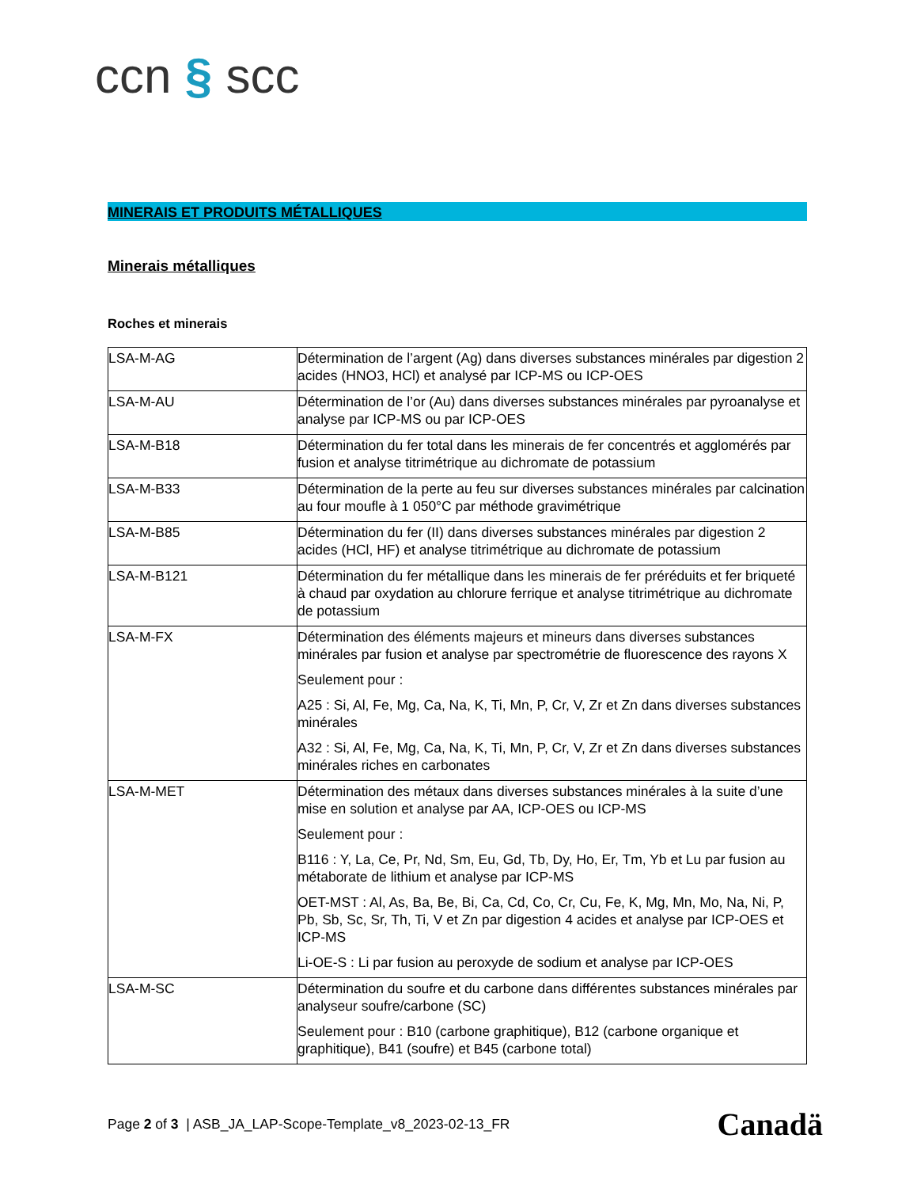ccn § scc
MINERAIS ET PRODUITS MÉTALLIQUES
Minerais métalliques
Roches et minerais
| LSA-M-AG | Détermination de l’argent (Ag) dans diverses substances minérales par digestion 2 acides (HNO3, HCl) et analysé par ICP-MS ou ICP-OES |
| LSA-M-AU | Détermination de l’or (Au) dans diverses substances minérales par pyroanalyse et analyse par ICP-MS ou par ICP-OES |
| LSA-M-B18 | Détermination du fer total dans les minerais de fer concentrés et agglomérés par fusion et analyse titrimétrique au dichromate de potassium |
| LSA-M-B33 | Détermination de la perte au feu sur diverses substances minérales par calcination au four moufle à 1 050°C par méthode gravimétrique |
| LSA-M-B85 | Détermination du fer (II) dans diverses substances minérales par digestion 2 acides (HCl, HF) et analyse titrimétrique au dichromate de potassium |
| LSA-M-B121 | Détermination du fer métallique dans les minerais de fer préréduits et fer briqueté à chaud par oxydation au chlorure ferrique et analyse titrimétrique au dichromate de potassium |
| LSA-M-FX | Détermination des éléments majeurs et mineurs dans diverses substances minérales par fusion et analyse par spectrométrie de fluorescence des rayons X Seulement pour : A25 : Si, Al, Fe, Mg, Ca, Na, K, Ti, Mn, P, Cr, V, Zr et Zn dans diverses substances minérales A32 : Si, Al, Fe, Mg, Ca, Na, K, Ti, Mn, P, Cr, V, Zr et Zn dans diverses substances minérales riches en carbonates |
| LSA-M-MET | Détermination des métaux dans diverses substances minérales à la suite d’une mise en solution et analyse par AA, ICP-OES ou ICP-MS Seulement pour : B116 : Y, La, Ce, Pr, Nd, Sm, Eu, Gd, Tb, Dy, Ho, Er, Tm, Yb et Lu par fusion au métaborate de lithium et analyse par ICP-MS OET-MST : Al, As, Ba, Be, Bi, Ca, Cd, Co, Cr, Cu, Fe, K, Mg, Mn, Mo, Na, Ni, P, Pb, Sb, Sc, Sr, Th, Ti, V et Zn par digestion 4 acides et analyse par ICP-OES et ICP-MS Li-OE-S : Li par fusion au peroxyde de sodium et analyse par ICP-OES |
| LSA-M-SC | Détermination du soufre et du carbone dans différentes substances minérales par analyseur soufre/carbone (SC) Seulement pour : B10 (carbone graphitique), B12 (carbone organique et graphitique), B41 (soufre) et B45 (carbone total) |
Page 2 of 3 | ASB_JA_LAP-Scope-Template_v8_2023-02-13_FR
Canadä